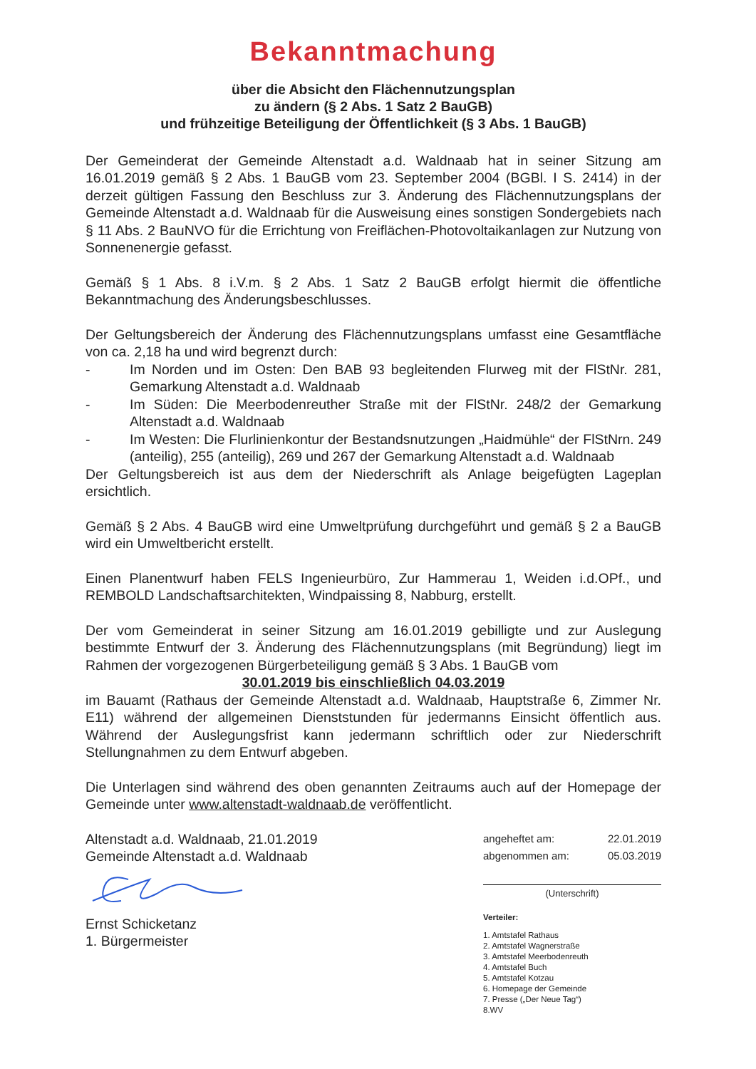Bekanntmachung
über die Absicht den Flächennutzungsplan
zu ändern (§ 2 Abs. 1 Satz 2 BauGB)
und frühzeitige Beteiligung der Öffentlichkeit (§ 3 Abs. 1 BauGB)
Der Gemeinderat der Gemeinde Altenstadt a.d. Waldnaab hat in seiner Sitzung am 16.01.2019 gemäß § 2 Abs. 1 BauGB vom 23. September 2004 (BGBl. I S. 2414) in der derzeit gültigen Fassung den Beschluss zur 3. Änderung des Flächennutzungsplans der Gemeinde Altenstadt a.d. Waldnaab für die Ausweisung eines sonstigen Sondergebiets nach § 11 Abs. 2 BauNVO für die Errichtung von Freiflächen-Photovoltaikanlagen zur Nutzung von Sonnenenergie gefasst.
Gemäß § 1 Abs. 8 i.V.m. § 2 Abs. 1 Satz 2 BauGB erfolgt hiermit die öffentliche Bekanntmachung des Änderungsbeschlusses.
Der Geltungsbereich der Änderung des Flächennutzungsplans umfasst eine Gesamtfläche von ca. 2,18 ha und wird begrenzt durch:
- Im Norden und im Osten: Den BAB 93 begleitenden Flurweg mit der FlStNr. 281, Gemarkung Altenstadt a.d. Waldnaab
- Im Süden: Die Meerbodenreuther Straße mit der FlStNr. 248/2 der Gemarkung Altenstadt a.d. Waldnaab
- Im Westen: Die Flurlinienkontur der Bestandsnutzungen „Haidmühle“ der FlStNrn. 249 (anteilig), 255 (anteilig), 269 und 267 der Gemarkung Altenstadt a.d. Waldnaab
Der Geltungsbereich ist aus dem der Niederschrift als Anlage beigefügten Lageplan ersichtlich.
Gemäß § 2 Abs. 4 BauGB wird eine Umweltprüfung durchgeführt und gemäß § 2 a BauGB wird ein Umweltbericht erstellt.
Einen Planentwurf haben FELS Ingenieurbüro, Zur Hammerau 1, Weiden i.d.OPf., und REMBOLD Landschaftsarchitekten, Windpaissing 8, Nabburg, erstellt.
Der vom Gemeinderat in seiner Sitzung am 16.01.2019 gebilligte und zur Auslegung bestimmte Entwurf der 3. Änderung des Flächennutzungsplans (mit Begründung) liegt im Rahmen der vorgezogenen Bürgerbeteiligung gemäß § 3 Abs. 1 BauGB vom
30.01.2019 bis einschließlich 04.03.2019
im Bauamt (Rathaus der Gemeinde Altenstadt a.d. Waldnaab, Hauptstraße 6, Zimmer Nr. E11) während der allgemeinen Dienststunden für jedermanns Einsicht öffentlich aus. Während der Auslegungsfrist kann jedermann schriftlich oder zur Niederschrift Stellungnahmen zu dem Entwurf abgeben.
Die Unterlagen sind während des oben genannten Zeitraums auch auf der Homepage der Gemeinde unter www.altenstadt-waldnaab.de veröffentlicht.
Altenstadt a.d. Waldnaab, 21.01.2019
Gemeinde Altenstadt a.d. Waldnaab
Ernst Schicketanz
1. Bürgermeister
angeheftet am: 22.01.2019
abgenommen am: 05.03.2019
(Unterschrift)
Verteiler:
1. Amtstafel Rathaus
2. Amtstafel Wagnerstraße
3. Amtstafel Meerbodenreuth
4. Amtstafel Buch
5. Amtstafel Kotzau
6. Homepage der Gemeinde
7. Presse („Der Neue Tag“)
8.WV